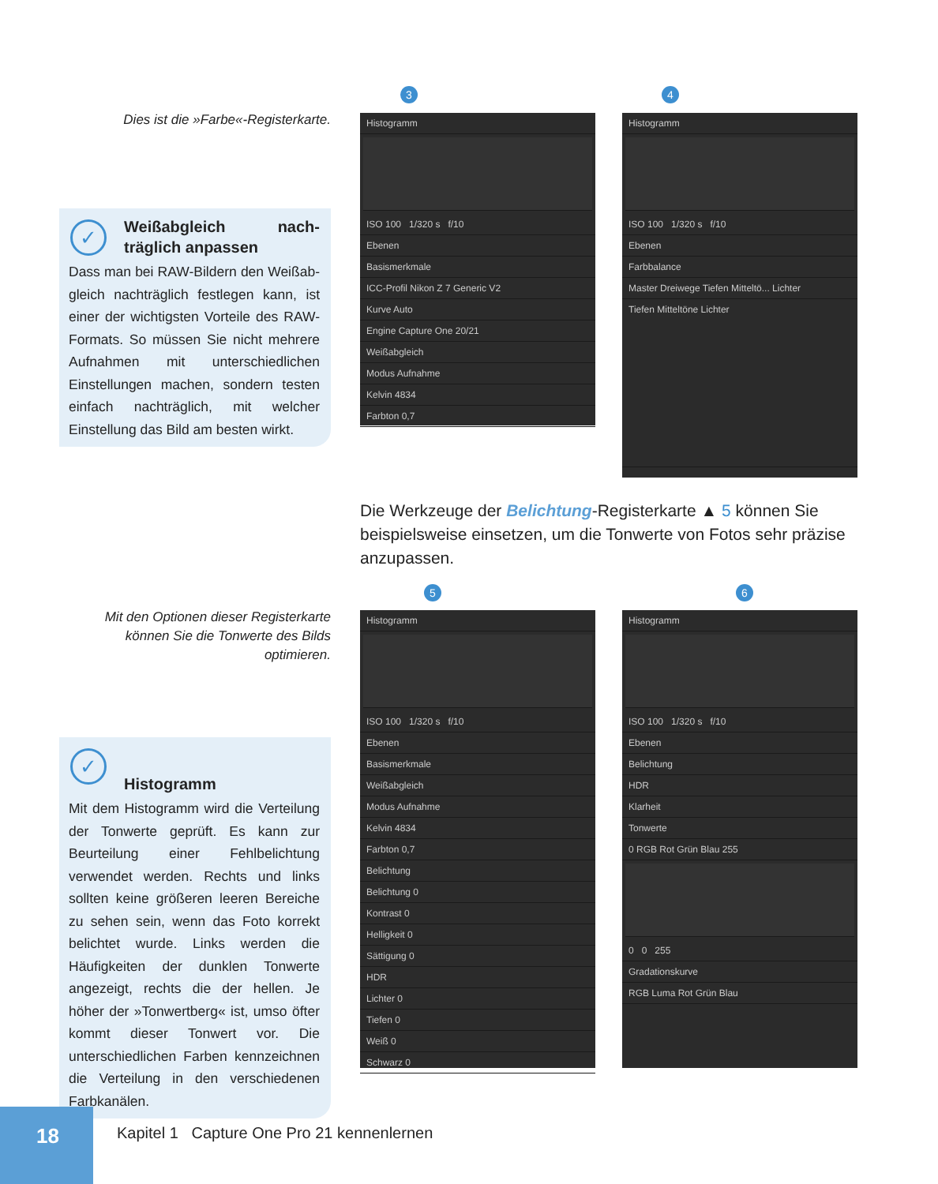Dies ist die »Farbe«-Registerkarte.
✓
Weißabgleich nach­träglich anpassen
Dass man bei RAW-Bildern den Weißab­gleich nachträglich festlegen kann, ist einer der wichtigsten Vorteile des RAW-Formats. So müssen Sie nicht mehrere Aufnahmen mit unterschiedlichen Einstellungen machen, sondern testen einfach nachträglich, mit welcher Einstellung das Bild am besten wirkt.
Mit den Optionen dieser Register­karte können Sie die Tonwerte des Bilds optimieren.
✓
Histogramm
Mit dem Histogramm wird die Verteilung der Tonwerte geprüft. Es kann zur Beurteilung einer Fehlbelichtung verwendet werden. Rechts und links sollten keine größeren leeren Bereiche zu sehen sein, wenn das Foto korrekt belichtet wurde. Links werden die Häufigkeiten der dunklen Tonwerte angezeigt, rechts die der hellen. Je höher der »Tonwertberg« ist, umso öfter kommt dieser Tonwert vor. Die unterschiedlichen Farben kennzeichnen die Verteilung in den verschiedenen Farbkanälen.
3
Histogramm
ISO 100 1/320 s f/10
Ebenen
Basismerkmale
ICC-Profil Nikon Z 7 Generic V2
Kurve Auto
Engine Capture One 20/21
Weißabgleich
Modus Aufnahme
Kelvin 4834
Farbton 0,7
4
Histogramm
ISO 100 1/320 s f/10
Ebenen
Farbbalance
Master Dreiwege Tiefen Mitteltö... Lichter
Tiefen Mitteltöne Lichter
Die Werkzeuge der Belichtung-Registerkarte ▲ 5 können Sie beispielsweise einsetzen, um die Tonwerte von Fotos sehr präzise anzupassen.
5
Histogramm
ISO 100 1/320 s f/10
Ebenen
Basismerkmale
Weißabgleich
Modus Aufnahme
Kelvin 4834
Farbton 0,7
Belichtung
Belichtung 0
Kontrast 0
Helligkeit 0
Sättigung 0
HDR
Lichter 0
Tiefen 0
Weiß 0
Schwarz 0
6
Histogramm
ISO 100 1/320 s f/10
Ebenen
Belichtung
HDR
Klarheit
Tonwerte
0 RGB Rot Grün Blau 255
0 0 255
Gradationskurve
RGB Luma Rot Grün Blau
18
Kapitel 1 Capture One Pro 21 kennenlernen